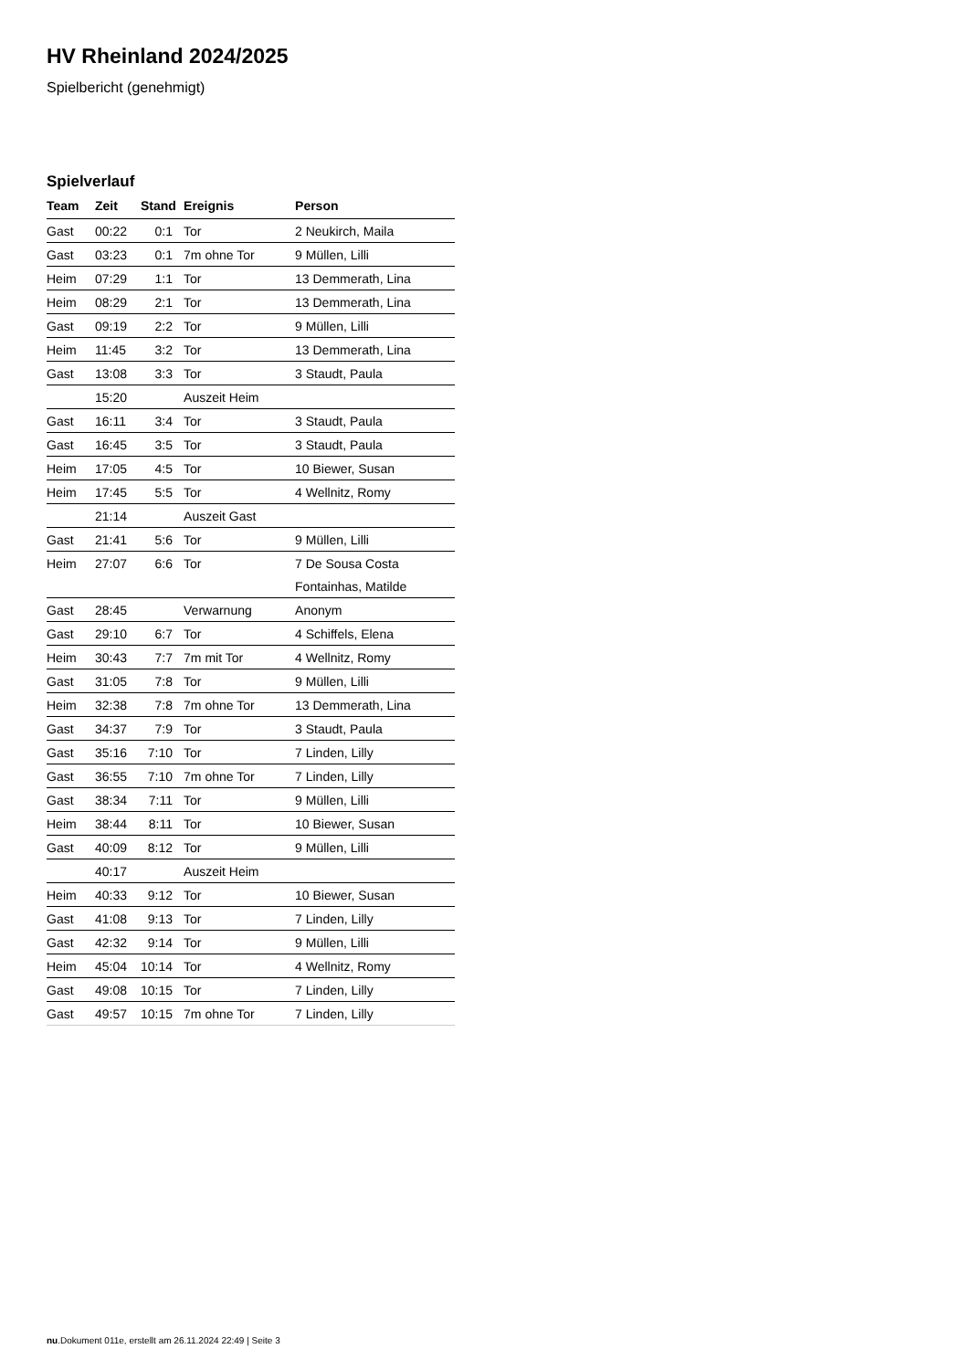HV Rheinland 2024/2025
Spielbericht (genehmigt)
Spielverlauf
| Team | Zeit | Stand | Ereignis | Person |
| --- | --- | --- | --- | --- |
| Gast | 00:22 | 0:1 | Tor | 2 Neukirch, Maila |
| Gast | 03:23 | 0:1 | 7m ohne Tor | 9 Müllen, Lilli |
| Heim | 07:29 | 1:1 | Tor | 13 Demmerath, Lina |
| Heim | 08:29 | 2:1 | Tor | 13 Demmerath, Lina |
| Gast | 09:19 | 2:2 | Tor | 9 Müllen, Lilli |
| Heim | 11:45 | 3:2 | Tor | 13 Demmerath, Lina |
| Gast | 13:08 | 3:3 | Tor | 3 Staudt, Paula |
| | 15:20 | | Auszeit Heim | |
| Gast | 16:11 | 3:4 | Tor | 3 Staudt, Paula |
| Gast | 16:45 | 3:5 | Tor | 3 Staudt, Paula |
| Heim | 17:05 | 4:5 | Tor | 10 Biewer, Susan |
| Heim | 17:45 | 5:5 | Tor | 4 Wellnitz, Romy |
| | 21:14 | | Auszeit Gast | |
| Gast | 21:41 | 5:6 | Tor | 9 Müllen, Lilli |
| Heim | 27:07 | 6:6 | Tor | 7 De Sousa Costa |
| | | | | Fontainhas, Matilde |
| Gast | 28:45 | | Verwarnung | Anonym |
| Gast | 29:10 | 6:7 | Tor | 4 Schiffels, Elena |
| Heim | 30:43 | 7:7 | 7m mit Tor | 4 Wellnitz, Romy |
| Gast | 31:05 | 7:8 | Tor | 9 Müllen, Lilli |
| Heim | 32:38 | 7:8 | 7m ohne Tor | 13 Demmerath, Lina |
| Gast | 34:37 | 7:9 | Tor | 3 Staudt, Paula |
| Gast | 35:16 | 7:10 | Tor | 7 Linden, Lilly |
| Gast | 36:55 | 7:10 | 7m ohne Tor | 7 Linden, Lilly |
| Gast | 38:34 | 7:11 | Tor | 9 Müllen, Lilli |
| Heim | 38:44 | 8:11 | Tor | 10 Biewer, Susan |
| Gast | 40:09 | 8:12 | Tor | 9 Müllen, Lilli |
| | 40:17 | | Auszeit Heim | |
| Heim | 40:33 | 9:12 | Tor | 10 Biewer, Susan |
| Gast | 41:08 | 9:13 | Tor | 7 Linden, Lilly |
| Gast | 42:32 | 9:14 | Tor | 9 Müllen, Lilli |
| Heim | 45:04 | 10:14 | Tor | 4 Wellnitz, Romy |
| Gast | 49:08 | 10:15 | Tor | 7 Linden, Lilly |
| Gast | 49:57 | 10:15 | 7m ohne Tor | 7 Linden, Lilly |
nu.Dokument 011e, erstellt am 26.11.2024 22:49 | Seite 3